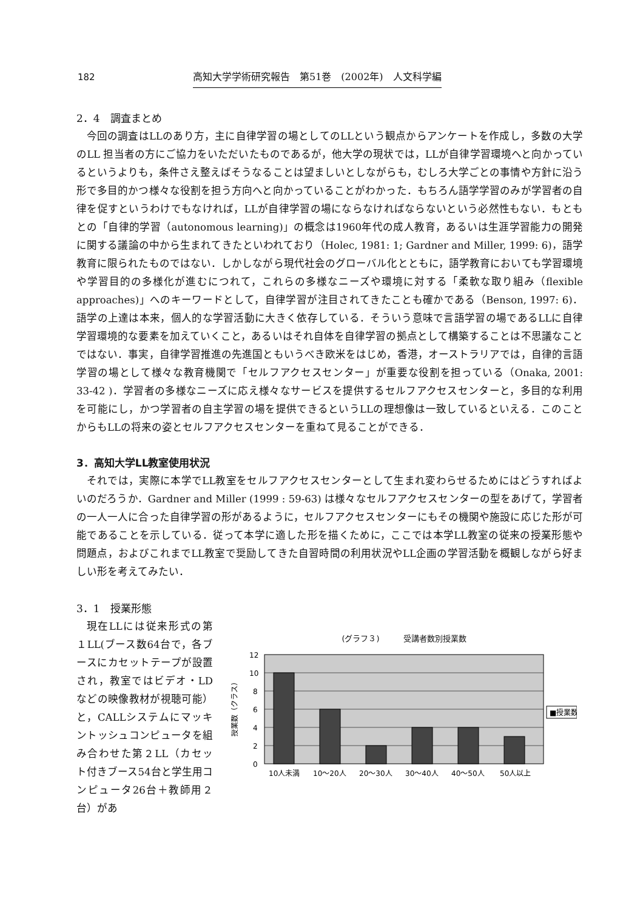182 高知大学学術研究報告　第51巻　(2002年)　人文科学編
2．4　調査まとめ
今回の調査はLLのあり方，主に自律学習の場としてのLLという観点からアンケートを作成し，多数の大学のLL 担当者の方にご協力をいただいたものであるが，他大学の現状では，LLが自律学習環境へと向かっているというよりも，条件さえ整えばそうなることは望ましいとしながらも，むしろ大学ごとの事情や方針に沿う形で多目的かつ様々な役割を担う方向へと向かっていることがわかった．もちろん語学学習のみが学習者の自律を促すというわけでもなければ，LLが自律学習の場にならなければならないという必然性もない．もともとの「自律的学習（autonomous learning)」の概念は1960年代の成人教育，あるいは生涯学習能力の開発に関する議論の中から生まれてきたといわれており（Holec, 1981: 1; Gardner and Miller, 1999: 6)，語学教育に限られたものではない．しかしながら現代社会のグローバル化とともに，語学教育においても学習環境や学習目的の多様化が進むにつれて，これらの多様なニーズや環境に対する「柔軟な取り組み（flexible approaches)」へのキーワードとして，自律学習が注目されてきたことも確かである（Benson, 1997: 6)．語学の上達は本来，個人的な学習活動に大きく依存している．そういう意味で言語学習の場であるLLに自律学習環境的な要素を加えていくこと，あるいはそれ自体を自律学習の拠点として構築することは不思議なことではない．事実，自律学習推進の先進国ともいうべき欧米をはじめ，香港，オーストラリアでは，自律的言語学習の場として様々な教育機関で「セルフアクセスセンター」が重要な役割を担っている（Onaka, 2001: 33-42 )．学習者の多様なニーズに応え様々なサービスを提供するセルフアクセスセンターと，多目的な利用を可能にし，かつ学習者の自主学習の場を提供できるというLLの理想像は一致しているといえる．このことからもLLの将来の姿とセルフアクセスセンターを重ねて見ることができる．
3．高知大学LL教室使用状況
それでは，実際に本学でLL教室をセルフアクセスセンターとして生まれ変わらせるためにはどうすればよいのだろうか．Gardner and Miller (1999 : 59-63) は様々なセルフアクセスセンターの型をあげて，学習者の一人一人に合った自律学習の形があるように，セルフアクセスセンターにもその機関や施設に応じた形が可能であることを示している．従って本学に適した形を描くために，ここでは本学LL教室の従来の授業形態や問題点，およびこれまでLL教室で奨励してきた自習時間の利用状況やLL企画の学習活動を概観しながら好ましい形を考えてみたい．
3．1　授業形態
現在LLには従来形式の第１LL(ブース数64台で，各ブースにカセットテープが設置され，教室ではビデオ・LDなどの映像教材が視聴可能）と，CALLシステムにマッキントッシュコンピュータを組み合わせた第２LL（カセット付きブース54台と学生用コンピュータ26台＋教師用２台）があ
(グラフ３)　　　受講者数別授業数
12
10
8
6
4
2
0
授業数（クラス）
10人未満
10～20人
20～30人
30～40人
40～50人
50人以上
■授業数